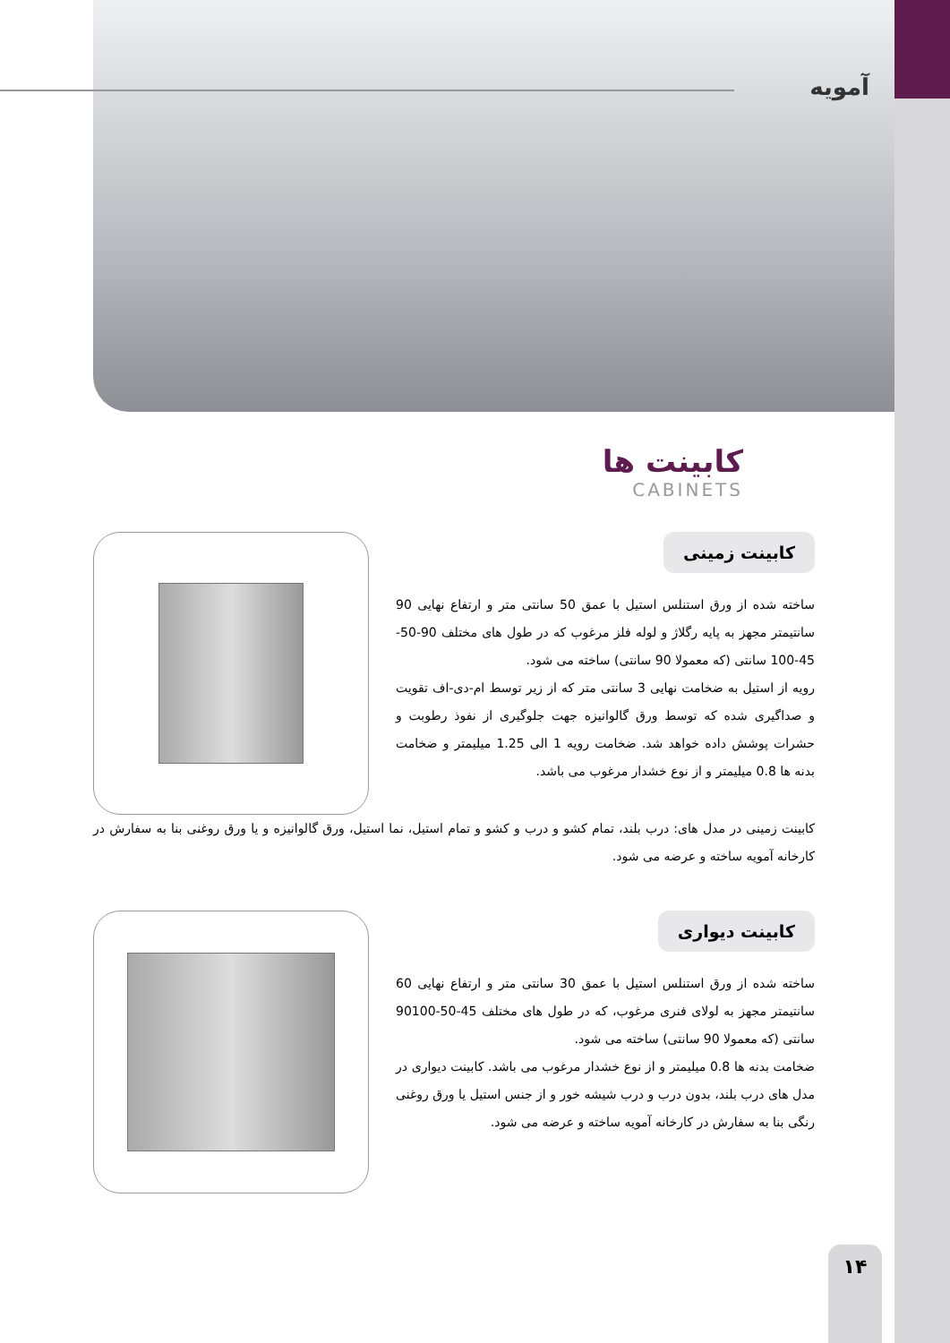آمویه
کابینت ها
CABINETS
کابینت زمینی
ساخته شده از ورق استنلس استیل با عمق 50 سانتی متر و ارتفاع نهایی 90 سانتیمتر مجهز به پایه رگلاژ و لوله فلز مرغوب که در طول های مختلف 90-50-45-100 سانتی (که معمولا 90 سانتی) ساخته می شود.
رویه از استیل به ضخامت نهایی 3 سانتی متر که از زیر توسط ام-دی-اف تقویت و صداگیری شده که توسط ورق گالوانیزه جهت جلوگیری از نفوذ رطوبت و حشرات پوشش داده خواهد شد. ضخامت رویه 1 الی 1.25 میلیمتر و ضخامت بدنه ها 0.8 میلیمتر و از نوع خشدار مرغوب می باشد.
کابینت زمینی در مدل های: درب بلند، تمام کشو و درب و کشو و تمام استیل، نما استیل، ورق گالوانیزه و یا ورق روغنی بنا به سفارش در کارخانه آمویه ساخته و عرضه می شود.
کابینت دیواری
ساخته شده از ورق استنلس استیل با عمق 30 سانتی متر و ارتفاع نهایی 60 سانتیمتر مجهز به لولای فنری مرغوب، که در طول های مختلف 45-50-90100 سانتی (که معمولا 90 سانتی) ساخته می شود.
ضخامت بدنه ها 0.8 میلیمتر و از نوع خشدار مرغوب می باشد. کابینت دیواری در مدل های درب بلند، بدون درب و درب شیشه خور و از جنس استیل یا ورق روغنی رنگی بنا به سفارش در کارخانه آمویه ساخته و عرضه می شود.
۱۴